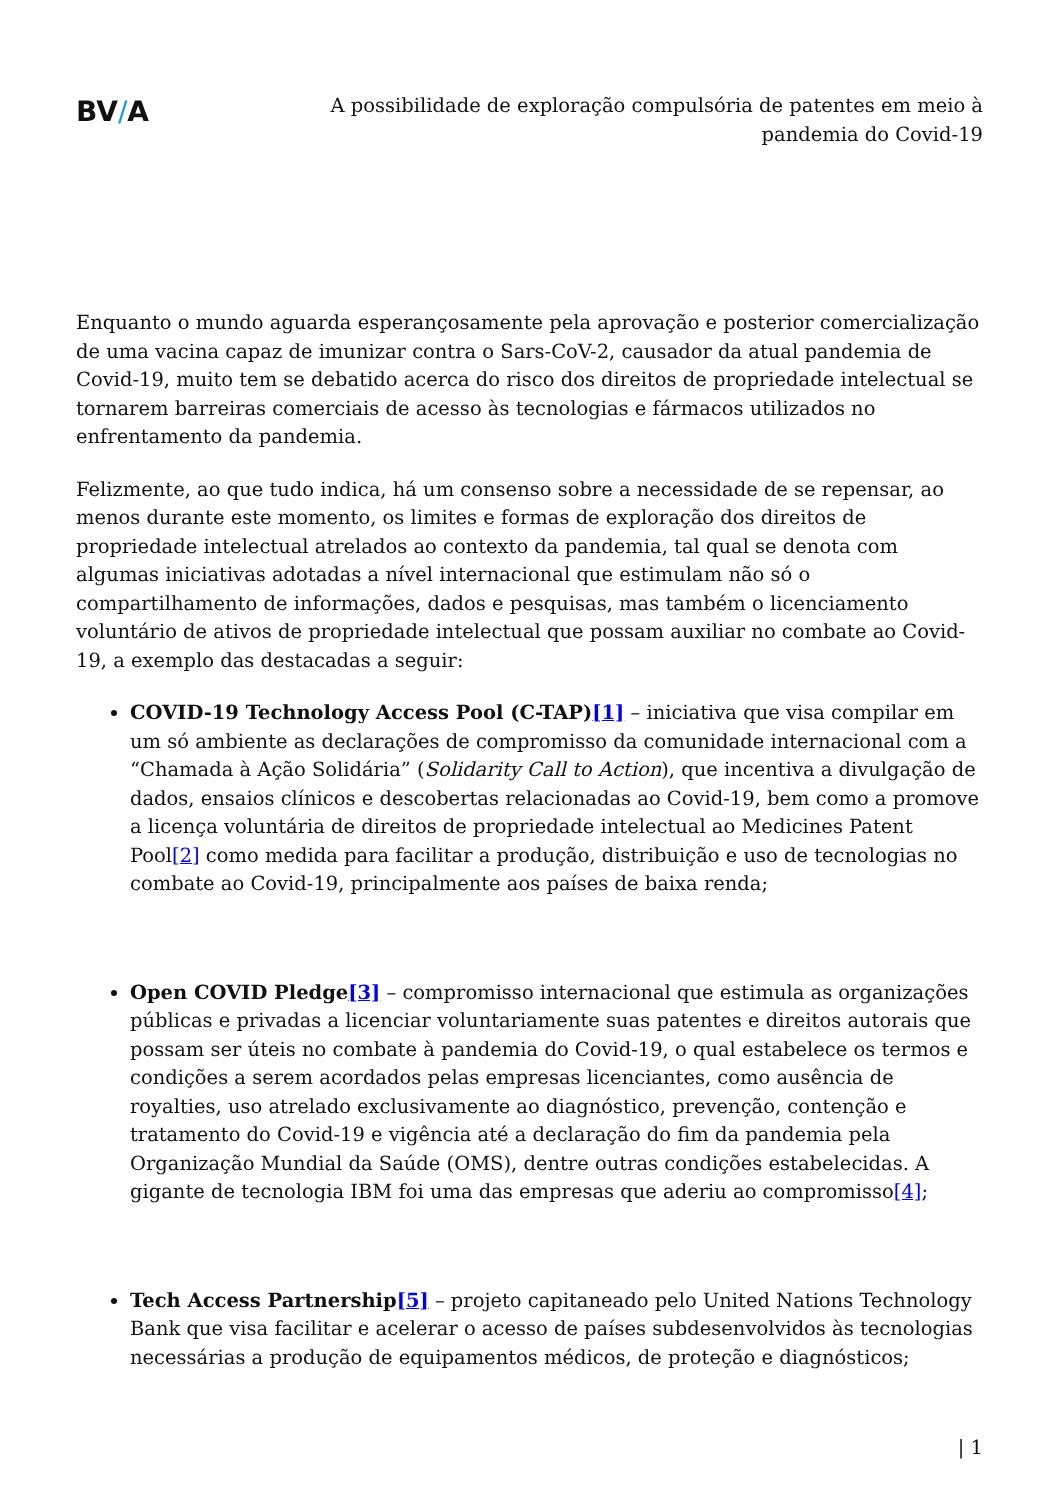BV/A
A possibilidade de exploração compulsória de patentes em meio à pandemia do Covid-19
Enquanto o mundo aguarda esperançosamente pela aprovação e posterior comercialização de uma vacina capaz de imunizar contra o Sars-CoV-2, causador da atual pandemia de Covid-19, muito tem se debatido acerca do risco dos direitos de propriedade intelectual se tornarem barreiras comerciais de acesso às tecnologias e fármacos utilizados no enfrentamento da pandemia.
Felizmente, ao que tudo indica, há um consenso sobre a necessidade de se repensar, ao menos durante este momento, os limites e formas de exploração dos direitos de propriedade intelectual atrelados ao contexto da pandemia, tal qual se denota com algumas iniciativas adotadas a nível internacional que estimulam não só o compartilhamento de informações, dados e pesquisas, mas também o licenciamento voluntário de ativos de propriedade intelectual que possam auxiliar no combate ao Covid-19, a exemplo das destacadas a seguir:
COVID-19 Technology Access Pool (C-TAP)[1] – iniciativa que visa compilar em um só ambiente as declarações de compromisso da comunidade internacional com a “Chamada à Ação Solidária” (Solidarity Call to Action), que incentiva a divulgação de dados, ensaios clínicos e descobertas relacionadas ao Covid-19, bem como a promove a licença voluntária de direitos de propriedade intelectual ao Medicines Patent Pool[2] como medida para facilitar a produção, distribuição e uso de tecnologias no combate ao Covid-19, principalmente aos países de baixa renda;
Open COVID Pledge[3] – compromisso internacional que estimula as organizações públicas e privadas a licenciar voluntariamente suas patentes e direitos autorais que possam ser úteis no combate à pandemia do Covid-19, o qual estabelece os termos e condições a serem acordados pelas empresas licenciantes, como ausência de royalties, uso atrelado exclusivamente ao diagnóstico, prevenção, contenção e tratamento do Covid-19 e vigência até a declaração do fim da pandemia pela Organização Mundial da Saúde (OMS), dentre outras condições estabelecidas. A gigante de tecnologia IBM foi uma das empresas que aderiu ao compromisso[4];
Tech Access Partnership[5] – projeto capitaneado pelo United Nations Technology Bank que visa facilitar e acelerar o acesso de países subdesenvolvidos às tecnologias necessárias a produção de equipamentos médicos, de proteção e diagnósticos;
| 1